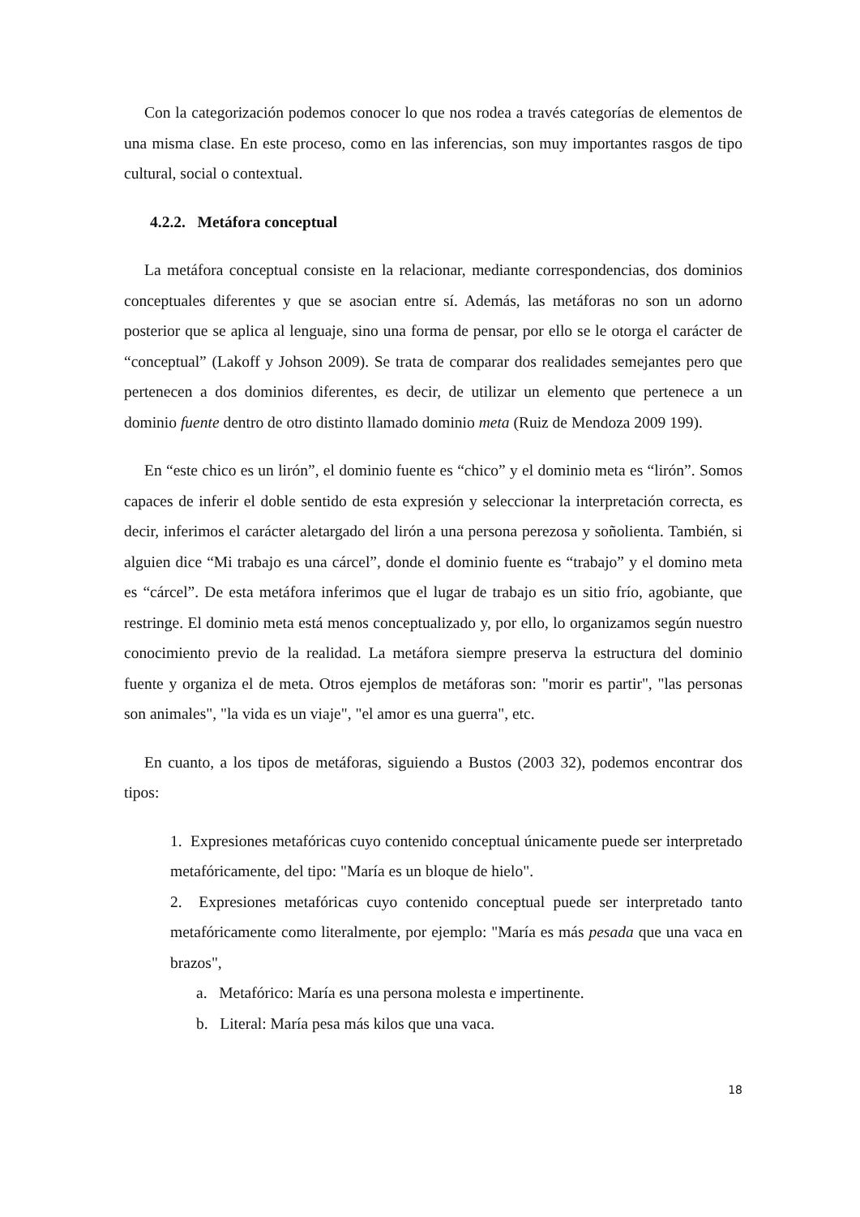Con la categorización podemos conocer lo que nos rodea a través categorías de elementos de una misma clase. En este proceso, como en las inferencias, son muy importantes rasgos de tipo cultural, social o contextual.
4.2.2. Metáfora conceptual
La metáfora conceptual consiste en la relacionar, mediante correspondencias, dos dominios conceptuales diferentes y que se asocian entre sí. Además, las metáforas no son un adorno posterior que se aplica al lenguaje, sino una forma de pensar, por ello se le otorga el carácter de “conceptual” (Lakoff y Johson 2009). Se trata de comparar dos realidades semejantes pero que pertenecen a dos dominios diferentes, es decir, de utilizar un elemento que pertenece a un dominio fuente dentro de otro distinto llamado dominio meta (Ruiz de Mendoza 2009 199).
En “este chico es un lirón”, el dominio fuente es “chico” y el dominio meta es “lirón”. Somos capaces de inferir el doble sentido de esta expresión y seleccionar la interpretación correcta, es decir, inferimos el carácter aletargado del lirón a una persona perezosa y soñolienta. También, si alguien dice “Mi trabajo es una cárcel”, donde el dominio fuente es “trabajo” y el domino meta es “cárcel”. De esta metáfora inferimos que el lugar de trabajo es un sitio frío, agobiante, que restringe. El dominio meta está menos conceptualizado y, por ello, lo organizamos según nuestro conocimiento previo de la realidad. La metáfora siempre preserva la estructura del dominio fuente y organiza el de meta. Otros ejemplos de metáforas son: "morir es partir", "las personas son animales", "la vida es un viaje", "el amor es una guerra", etc.
En cuanto, a los tipos de metáforas, siguiendo a Bustos (2003 32), podemos encontrar dos tipos:
1. Expresiones metafóricas cuyo contenido conceptual únicamente puede ser interpretado metafóricamente, del tipo: "María es un bloque de hielo".
2. Expresiones metafóricas cuyo contenido conceptual puede ser interpretado tanto metafóricamente como literalmente, por ejemplo: "María es más pesada que una vaca en brazos",
a. Metafórico: María es una persona molesta e impertinente.
b. Literal: María pesa más kilos que una vaca.
18